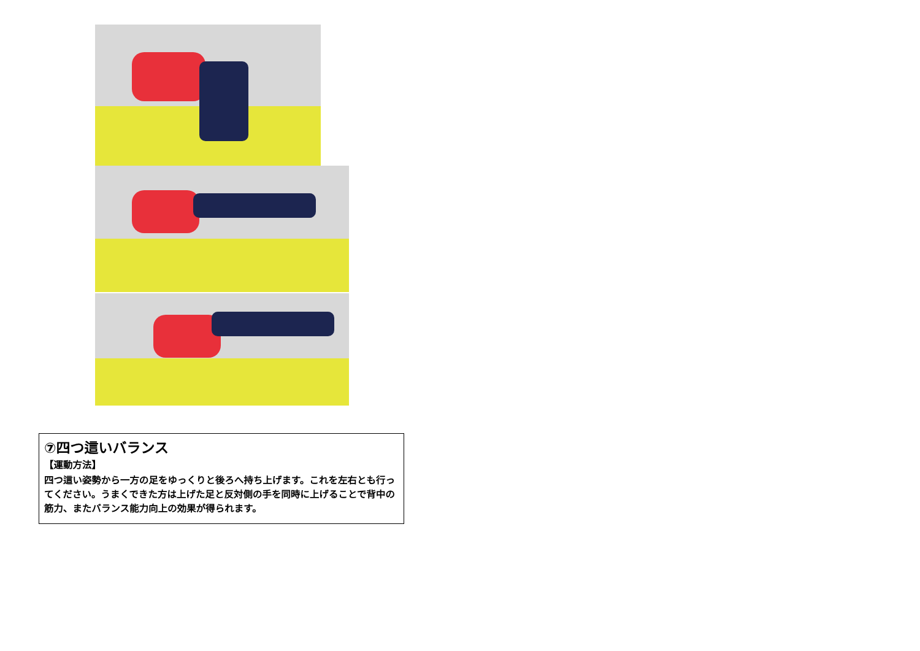⑦四つ這いバランス
【運動方法】
四つ這い姿勢から一方の足をゆっくりと後ろへ持ち上げます。これを左右とも行ってください。うまくできた方は上げた足と反対側の手を同時に上げることで背中の筋力、またバランス能力向上の効果が得られます。